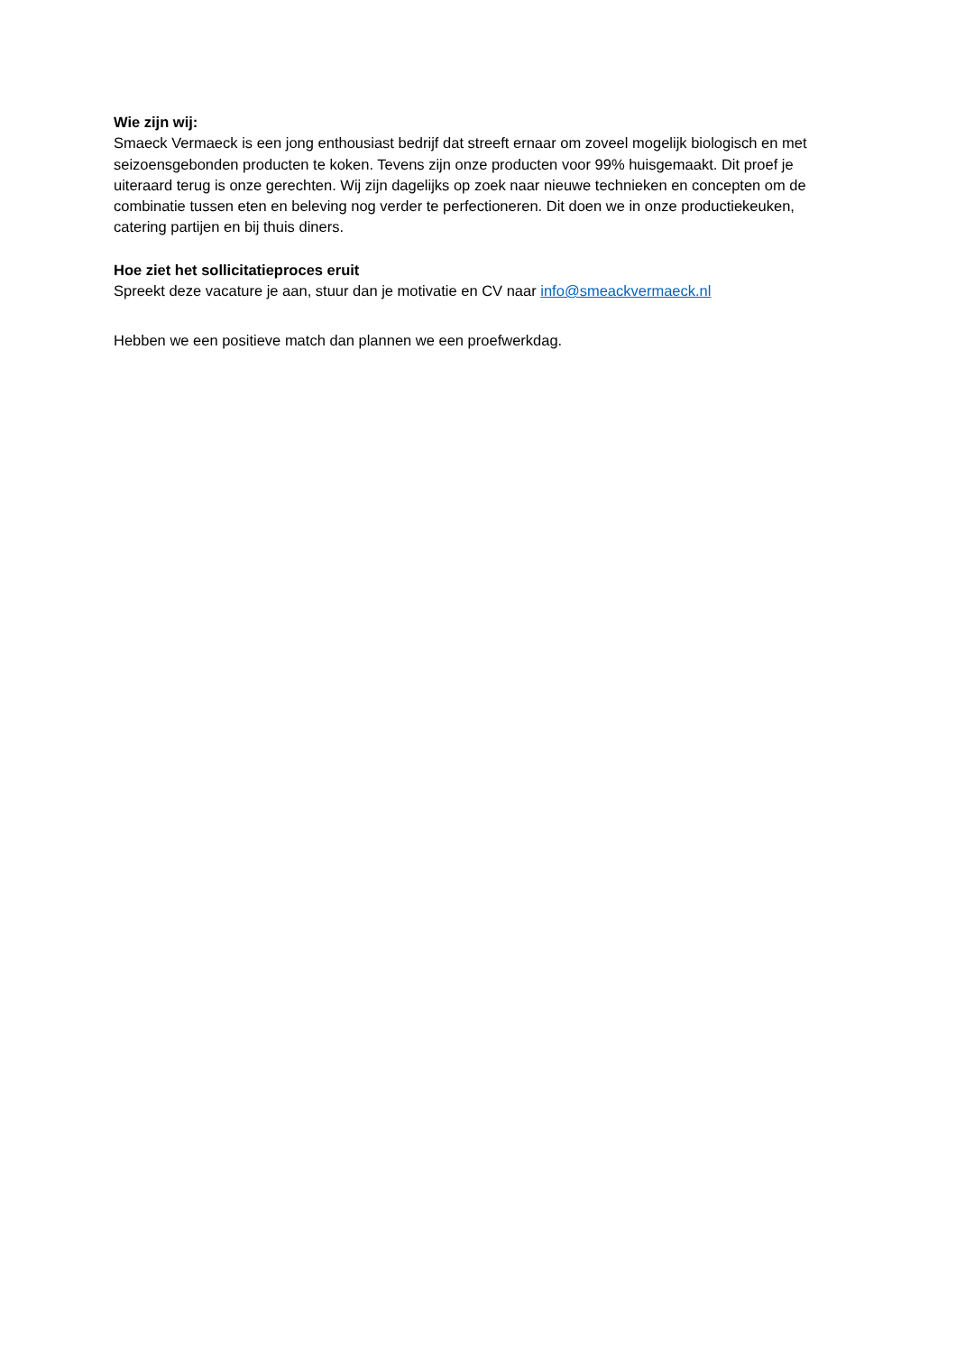Wie zijn wij:
Smaeck Vermaeck is een jong enthousiast bedrijf dat streeft ernaar om zoveel mogelijk biologisch en met seizoensgebonden producten te koken. Tevens zijn onze producten voor 99% huisgemaakt. Dit proef je uiteraard terug is onze gerechten. Wij zijn dagelijks op zoek naar nieuwe technieken en concepten om de combinatie tussen eten en beleving nog verder te perfectioneren. Dit doen we in onze productiekeuken, catering partijen en bij thuis diners.
Hoe ziet het sollicitatieproces eruit
Spreekt deze vacature je aan, stuur dan je motivatie en CV naar info@smeackvermaeck.nl
Hebben we een positieve match dan plannen we een proefwerkdag.